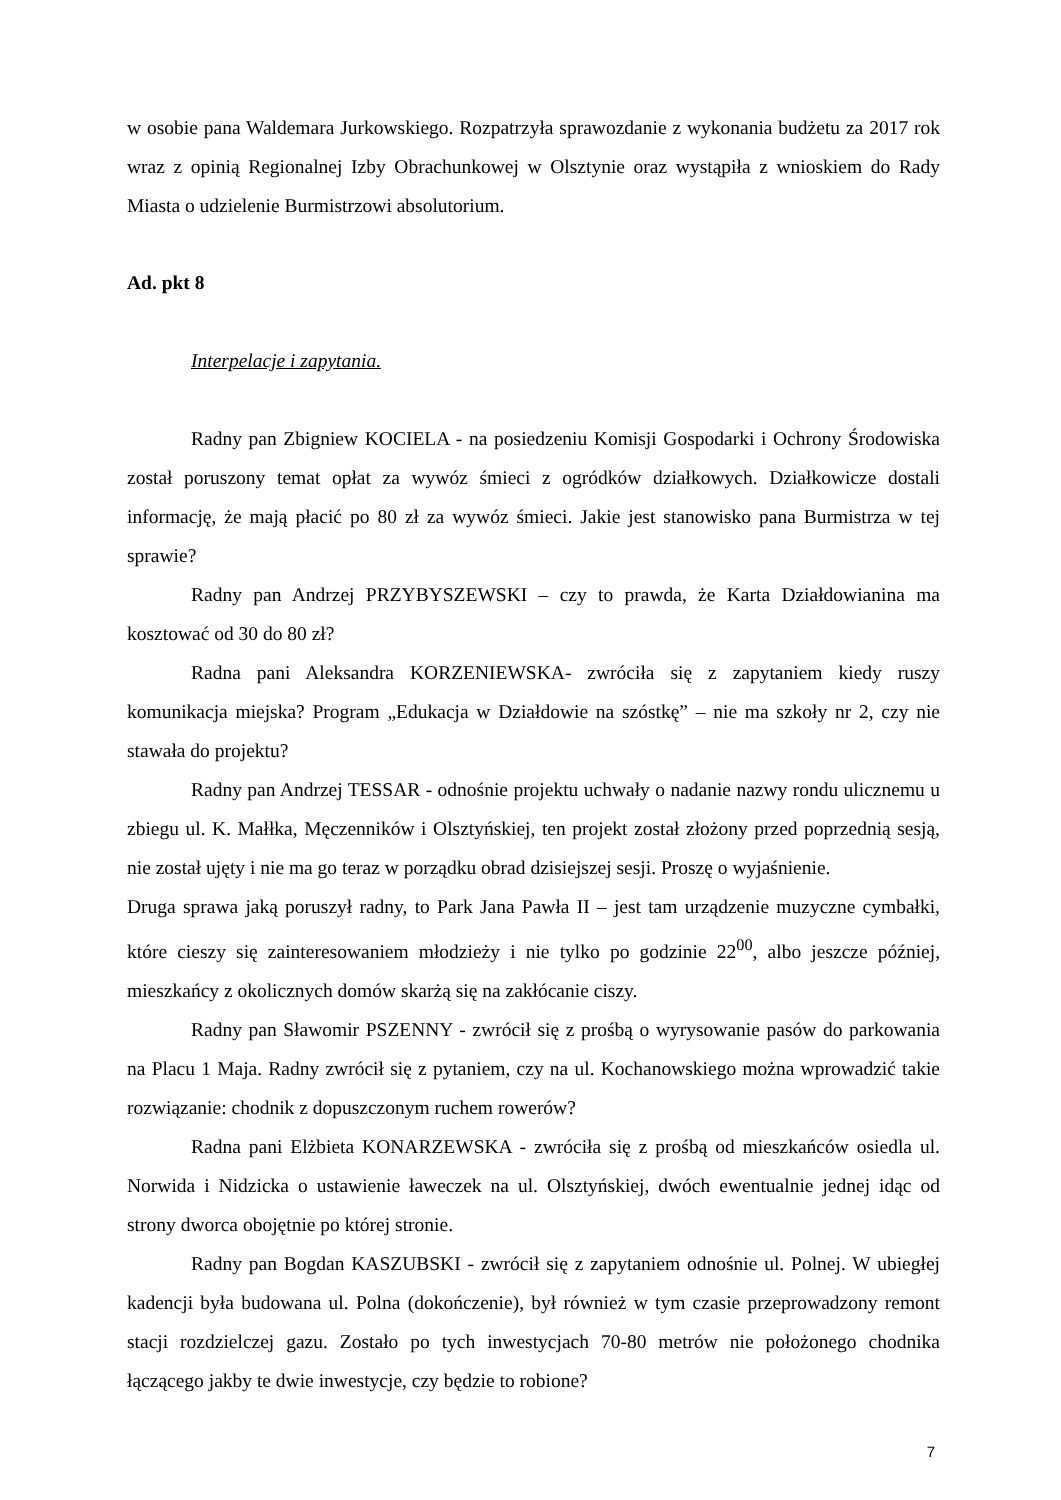w osobie pana Waldemara Jurkowskiego. Rozpatrzyła sprawozdanie z wykonania budżetu za 2017 rok wraz z opinią Regionalnej Izby Obrachunkowej w Olsztynie oraz wystąpiła z wnioskiem do Rady Miasta o udzielenie Burmistrzowi absolutorium.
Ad. pkt 8
Interpelacje i zapytania.
Radny pan Zbigniew KOCIELA - na posiedzeniu Komisji Gospodarki i Ochrony Środowiska został poruszony temat opłat za wywóz śmieci z ogródków działkowych. Działkowicze dostali informację, że mają płacić po 80 zł za wywóz śmieci. Jakie jest stanowisko pana Burmistrza w tej sprawie?
Radny pan Andrzej PRZYBYSZEWSKI – czy to prawda, że Karta Działdowianina ma kosztować od 30 do 80 zł?
Radna pani Aleksandra KORZENIEWSKA- zwróciła się z zapytaniem kiedy ruszy komunikacja miejska? Program „Edukacja w Działdowie na szóstkę” – nie ma szkoły nr 2, czy nie stawała do projektu?
Radny pan Andrzej TESSAR - odnośnie projektu uchwały o nadanie nazwy rondu ulicznemu u zbiegu ul. K. Małłka, Męczenników i Olsztyńskiej, ten projekt został złożony przed poprzednią sesją, nie został ujęty i nie ma go teraz w porządku obrad dzisiejszej sesji. Proszę o wyjaśnienie.
Druga sprawa jaką poruszył radny, to Park Jana Pawła II – jest tam urządzenie muzyczne cymbałki, które cieszy się zainteresowaniem młodzieży i nie tylko po godzinie 22<sup>00</sup>, albo jeszcze później, mieszkańcy z okolicznych domów skarżą się na zakłócanie ciszy.
Radny pan Sławomir PSZENNY - zwrócił się z prośbą o wyrysowanie pasów do parkowania na Placu 1 Maja. Radny zwrócił się z pytaniem, czy na ul. Kochanowskiego można wprowadzić takie rozwiązanie: chodnik z dopuszczonym ruchem rowerów?
Radna pani Elżbieta KONARZEWSKA - zwróciła się z prośbą od mieszkańców osiedla ul. Norwida i Nidzicka o ustawienie ławeczek na ul. Olsztyńskiej, dwóch ewentualnie jednej idąc od strony dworca obojętnie po której stronie.
Radny pan Bogdan KASZUBSKI - zwrócił się z zapytaniem odnośnie ul. Polnej. W ubiegłej kadencji była budowana ul. Polna (dokończenie), był również w tym czasie przeprowadzony remont stacji rozdzielczej gazu. Zostało po tych inwestycjach 70-80 metrów nie położonego chodnika łączącego jakby te dwie inwestycje, czy będzie to robione?
7